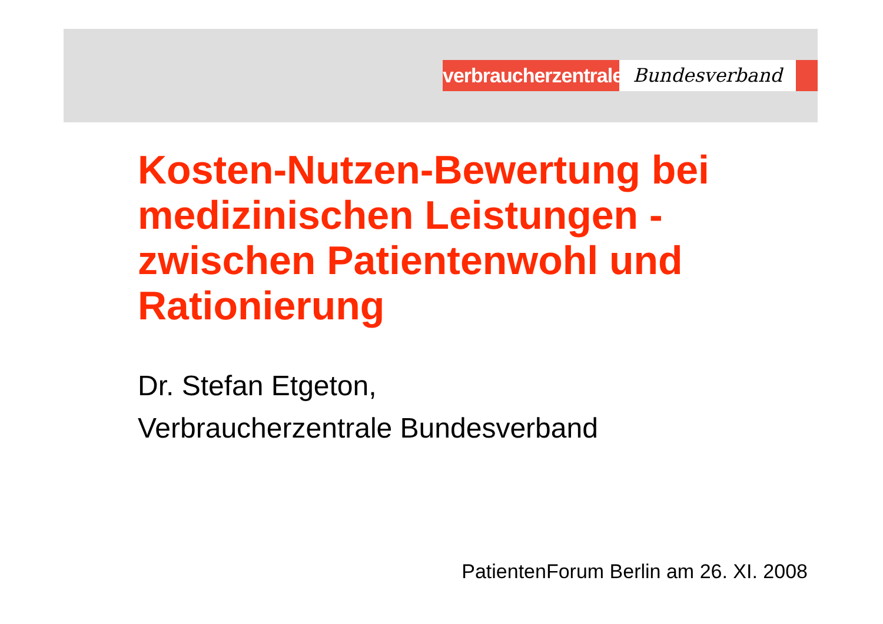verbraucherzentrale
Bundesverband
Kosten-Nutzen-Bewertung bei medizinischen Leistungen - zwischen Patientenwohl und Rationierung
Dr. Stefan Etgeton,
Verbraucherzentrale Bundesverband
PatientenForum Berlin am 26. XI. 2008